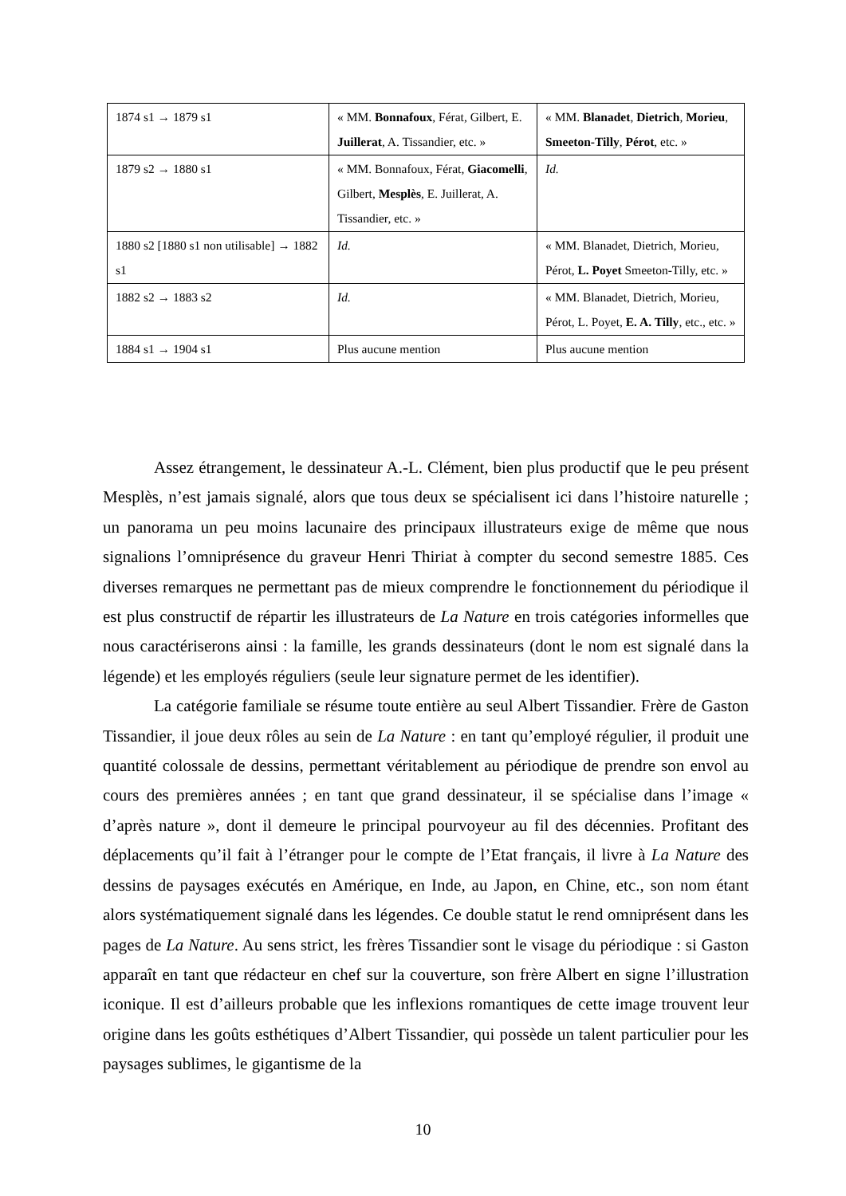| 1874 s1 → 1879 s1 | « MM. Bonnafoux , Férat, Gilbert, E. Juillerat , A. Tissandier, etc. » | « MM. Blanadet , Dietrich , Morieu , Smeeton-Tilly , Pérot , etc. » |
| 1879 s2 → 1880 s1 | « MM. Bonnafoux, Férat, Giacomelli , Gilbert, Mesplès , E. Juillerat, A. Tissandier, etc. » | Id. |
| 1880 s2 [1880 s1 non utilisable] → 1882 s1 | Id. | « MM. Blanadet, Dietrich, Morieu, Pérot, L. Poyet Smeeton-Tilly, etc. » |
| 1882 s2 → 1883 s2 | Id. | « MM. Blanadet, Dietrich, Morieu, Pérot, L. Poyet, E. A. Tilly , etc., etc. » |
| 1884 s1 → 1904 s1 | Plus aucune mention | Plus aucune mention |
Assez étrangement, le dessinateur A.-L. Clément, bien plus productif que le peu présent Mesplès, n’est jamais signalé, alors que tous deux se spécialisent ici dans l’histoire naturelle ; un panorama un peu moins lacunaire des principaux illustrateurs exige de même que nous signalions l’omniprésence du graveur Henri Thiriat à compter du second semestre 1885. Ces diverses remarques ne permettant pas de mieux comprendre le fonctionnement du périodique il est plus constructif de répartir les illustrateurs de La Nature en trois catégories informelles que nous caractériserons ainsi : la famille, les grands dessinateurs (dont le nom est signalé dans la légende) et les employés réguliers (seule leur signature permet de les identifier).
La catégorie familiale se résume toute entière au seul Albert Tissandier. Frère de Gaston Tissandier, il joue deux rôles au sein de La Nature : en tant qu’employé régulier, il produit une quantité colossale de dessins, permettant véritablement au périodique de prendre son envol au cours des premières années ; en tant que grand dessinateur, il se spécialise dans l’image « d’après nature », dont il demeure le principal pourvoyeur au fil des décennies. Profitant des déplacements qu’il fait à l’étranger pour le compte de l’Etat français, il livre à La Nature des dessins de paysages exécutés en Amérique, en Inde, au Japon, en Chine, etc., son nom étant alors systématiquement signalé dans les légendes. Ce double statut le rend omniprésent dans les pages de La Nature. Au sens strict, les frères Tissandier sont le visage du périodique : si Gaston apparaît en tant que rédacteur en chef sur la couverture, son frère Albert en signe l’illustration iconique. Il est d’ailleurs probable que les inflexions romantiques de cette image trouvent leur origine dans les goûts esthétiques d’Albert Tissandier, qui possède un talent particulier pour les paysages sublimes, le gigantisme de la
10